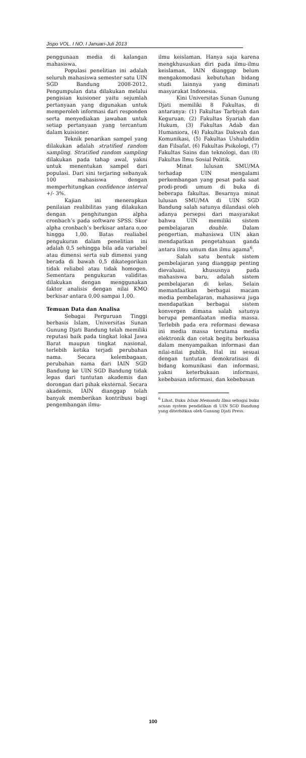Jispo VOL. I NO. I Januari-Juli 2013
penggunaan media di kalangan mahasiswa.
Populasi penelitian ini adalah seluruh mahasiswa semester satu UIN SGD Bandung 2008-2012. Pengumpulan data dilakukan melalui pengisian kuisioner yaitu sejumlah pertanyaan yang digunakan untuk memperoleh informasi dari responden serta menyediakan jawaban untuk setiap pertanyaan yang tercantum dalam kuisioner.
Teknik penarikan sampel yang dilakukan adalah stratified random sampling. Stratified random sampling dilakukan pada tahap awal, yakni untuk menentukan sampel dari populasi. Dari sini terjaring sebanyak 100 mahasiswa dengan memperhitungkan confidence interval +/- 3%.
Kajian ini menerapkan penilaian realibilitas yang dilakukan dengan penghitungan alpha cronbach’s pada software SPSS. Skor alpha cronbach’s berkisar antara o,oo hingga 1,00. Batas realiabel pengukuran dalam penelitian ini adalah 0,5 sehingga bila ada variabel atau dimensi serta sub dimensi yang berada di bawah 0,5 dikategorikan tidak reliabel atau tidak homogen. Sementara pengukuran validitas dilakukan dengan menggunakan faktor analisis dengan nilai KMO berkisar antara 0,00 sampai 1,00.
Temuan Data dan Analisa
Sebagai Perguruan Tinggi berbasis Islam, Universitas Sunan Gunung Djati Bandung telah memiliki reputasi baik pada tingkat lokal Jawa Barat maupun tingkat nasional, terlebih ketika terjadi perubahan nama. Secara kelembagaan, perubahan nama dari IAIN SGD Bandung ke UIN SGD Bandung tidak lepas dari tuntutan akademis dan dorongan dari pihak eksternal. Secara akademis, IAIN dianggap telah banyak memberikan kontribusi bagi pengembangan ilmu-
ilmu keislaman. Hanya saja karena mengkhususkan diri pada ilmu-ilmu keislaman, IAIN dianggap belum mengakomodasi kebutuhan bidang studi lainnya yang diminati masyarakat Indonesia.
Kini Universitas Sunan Gunung Djati memiliki 8 Fakultas, di antaranya: (1) Fakultas Tarbiyah dan Keguruan, (2) Fakultas Syariah dan Hukum, (3) Fakultas Adab dan Humaniora, (4) Fakultas Dakwah dan Komunikasi, (5) Fakultas Ushuluddin dan Filsafat, (6) Fakultas Psikologi, (7) Fakultas Sains dan teknologi, dan (8) Fakultas Ilmu Sosial Politik.
Minat lulusan SMU/MA terhadap UIN mengalami perkembangan yang pesat pada saat prodi-prodi umum di buka di beberapa fakultas. Besarnya minat lulusan SMU/MA di UIN SGD Bandung salah satunya dilandasi oleh adanya persepsi dari masyarakat bahwa UIN memiliki sistem pembelajaran double. Dalam pengertian, mahasiswa UIN akan mendapatkan pengetahuan ganda antara ilmu umum dan ilmu agama<sup>6</sup>.
Salah satu bentuk sistem pembelajaran yang dianggap penting dievaluasi, khususnya pada mahasiswa baru, adalah sistem pembelajaran di kelas. Selain memanfaatkan berbagai macam media pembelajaran, mahasiswa juga mendapatkan berbagai sistem konvergen dimana salah satunya berupa pemanfaatan media massa. Terlebih pada era reformasi dewasa ini media massa terutama media elektronik dan cetak begitu berkuasa dalam menyampaikan informasi dan nilai-nilai publik. Hal ini sesuai dengan tuntutan demokratisasi di bidang komunikasi dan informasi, yakni keterbukaan informasi, kebebasan informasi, dan kebebasan
<sup>6</sup> Lihat, Buku Islam Memandu Ilmu sebagai buku acuan system pendidikan di UIN SGD Bandung yang diterbitkan oleh Gunung Djati Press.
100